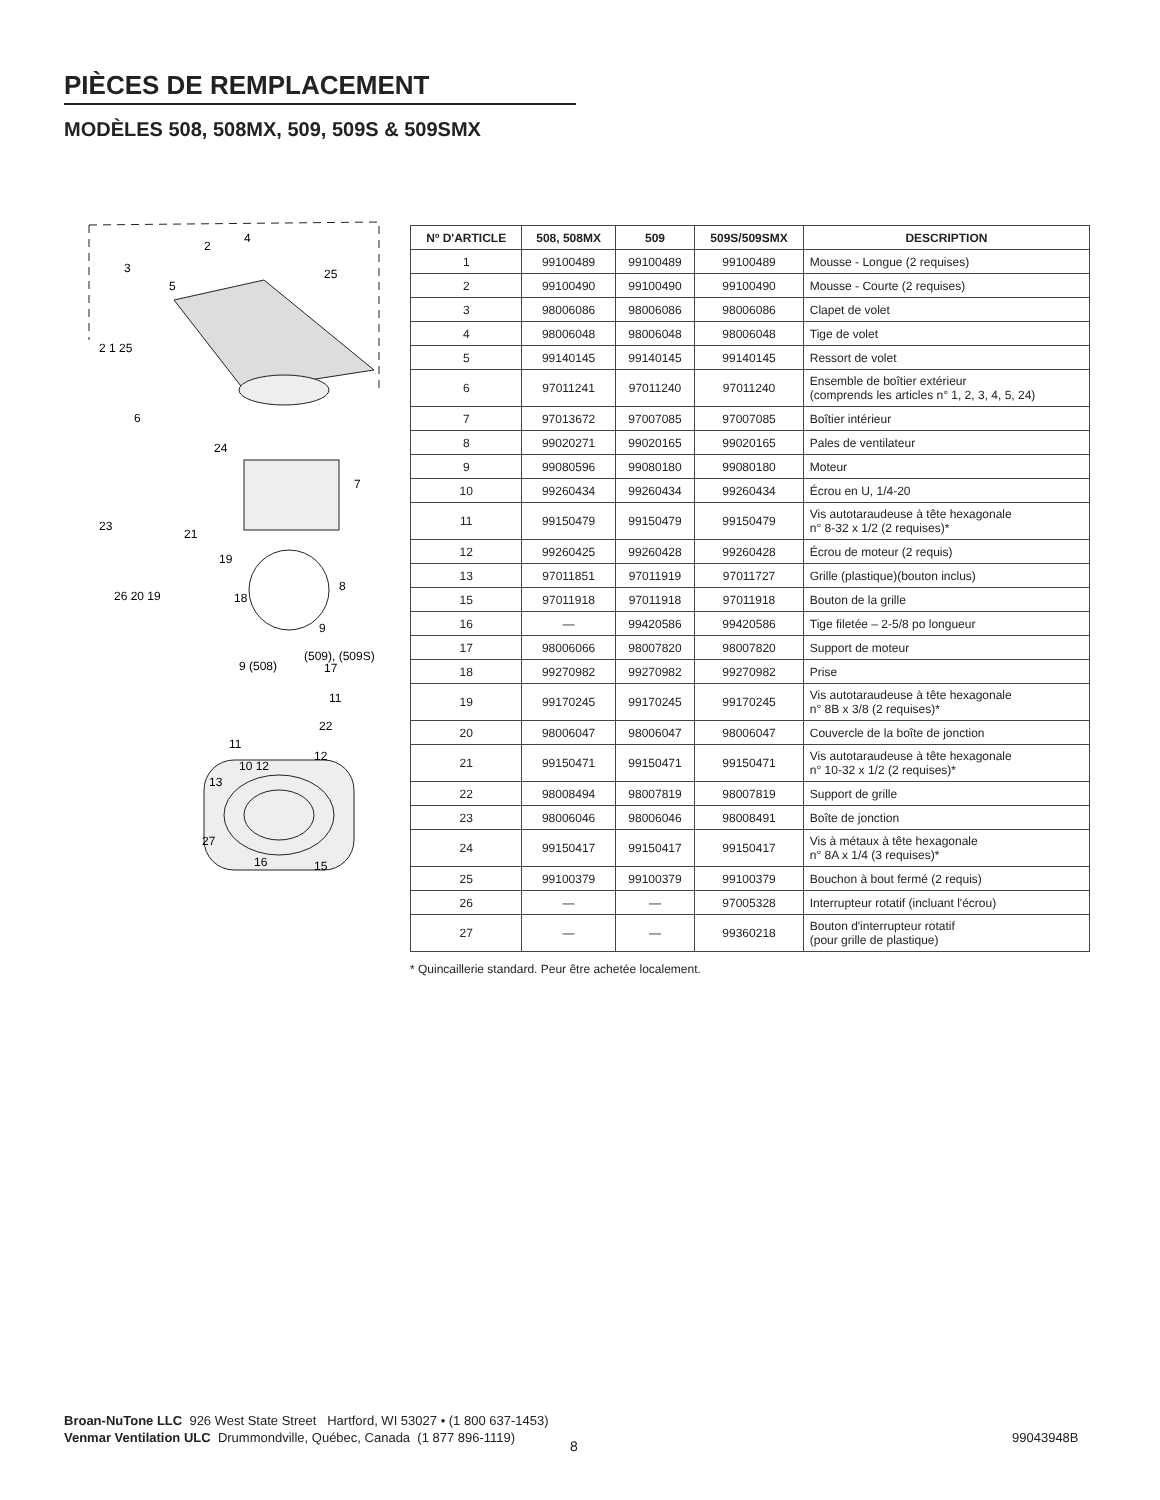PIÈCES DE REMPLACEMENT
MODÈLES 508, 508MX, 509, 509S & 509SMX
2
4
25
3
5
2 1 25
6
24
7
23
21
19
26 20 19
18
8
9
(509), (509S)
9 (508)
17
11
22
11
12
10 12
13
27
16
15
| Nº D'ARTICLE | 508, 508MX | 509 | 509S/509SMX | DESCRIPTION |
| --- | --- | --- | --- | --- |
| 1 | 99100489 | 99100489 | 99100489 | Mousse - Longue (2 requises) |
| 2 | 99100490 | 99100490 | 99100490 | Mousse - Courte (2 requises) |
| 3 | 98006086 | 98006086 | 98006086 | Clapet de volet |
| 4 | 98006048 | 98006048 | 98006048 | Tige de volet |
| 5 | 99140145 | 99140145 | 99140145 | Ressort de volet |
| 6 | 97011241 | 97011240 | 97011240 | Ensemble de boîtier extérieur (comprends les articles n° 1, 2, 3, 4, 5, 24) |
| 7 | 97013672 | 97007085 | 97007085 | Boîtier intérieur |
| 8 | 99020271 | 99020165 | 99020165 | Pales de ventilateur |
| 9 | 99080596 | 99080180 | 99080180 | Moteur |
| 10 | 99260434 | 99260434 | 99260434 | Écrou en U, 1/4-20 |
| 11 | 99150479 | 99150479 | 99150479 | Vis autotaraudeuse à tête hexagonale n° 8-32 x 1/2 (2 requises)* |
| 12 | 99260425 | 99260428 | 99260428 | Écrou de moteur (2 requis) |
| 13 | 97011851 | 97011919 | 97011727 | Grille (plastique)(bouton inclus) |
| 15 | 97011918 | 97011918 | 97011918 | Bouton de la grille |
| 16 | — | 99420586 | 99420586 | Tige filetée – 2-5/8 po longueur |
| 17 | 98006066 | 98007820 | 98007820 | Support de moteur |
| 18 | 99270982 | 99270982 | 99270982 | Prise |
| 19 | 99170245 | 99170245 | 99170245 | Vis autotaraudeuse à tête hexagonale n° 8B x 3/8 (2 requises)* |
| 20 | 98006047 | 98006047 | 98006047 | Couvercle de la boîte de jonction |
| 21 | 99150471 | 99150471 | 99150471 | Vis autotaraudeuse à tête hexagonale n° 10-32 x 1/2 (2 requises)* |
| 22 | 98008494 | 98007819 | 98007819 | Support de grille |
| 23 | 98006046 | 98006046 | 98008491 | Boîte de jonction |
| 24 | 99150417 | 99150417 | 99150417 | Vis à métaux à tête hexagonale n° 8A x 1/4 (3 requises)* |
| 25 | 99100379 | 99100379 | 99100379 | Bouchon à bout fermé (2 requis) |
| 26 | — | — | 97005328 | Interrupteur rotatif (incluant l'écrou) |
| 27 | — | — | 99360218 | Bouton d'interrupteur rotatif (pour grille de plastique) |
* Quincaillerie standard. Peur être achetée localement.
Broan-NuTone LLC 926 West State Street Hartford, WI 53027 • (1 800 637-1453)
Venmar Ventilation ULC Drummondville, Québec, Canada (1 877 896-1119)
8
99043948B